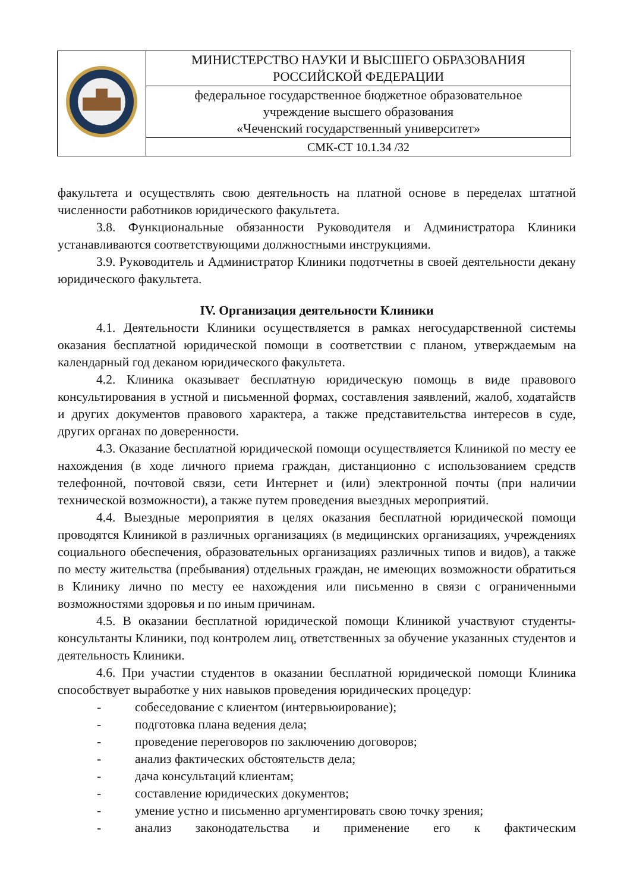| | МИНИСТЕРСТВО НАУКИ И ВЫСШЕГО ОБРАЗОВАНИЯ РОССИЙСКОЙ ФЕДЕРАЦИИ |
| | федеральное государственное бюджетное образовательное учреждение высшего образования «Чеченский государственный университет» |
| | СМК-СТ 10.1.34 /32 |
факультета и осуществлять свою деятельность на платной основе в переделах штатной численности работников юридического факультета.
3.8. Функциональные обязанности Руководителя и Администратора Клиники устанавливаются соответствующими должностными инструкциями.
3.9. Руководитель и Администратор Клиники подотчетны в своей деятельности декану юридического факультета.
IV. Организация деятельности Клиники
4.1. Деятельности Клиники осуществляется в рамках негосударственной системы оказания бесплатной юридической помощи в соответствии с планом, утверждаемым на календарный год деканом юридического факультета.
4.2. Клиника оказывает бесплатную юридическую помощь в виде правового консультирования в устной и письменной формах, составления заявлений, жалоб, ходатайств и других документов правового характера, а также представительства интересов в суде, других органах по доверенности.
4.3. Оказание бесплатной юридической помощи осуществляется Клиникой по месту ее нахождения (в ходе личного приема граждан, дистанционно с использованием средств телефонной, почтовой связи, сети Интернет и (или) электронной почты (при наличии технической возможности), а также путем проведения выездных мероприятий.
4.4. Выездные мероприятия в целях оказания бесплатной юридической помощи проводятся Клиникой в различных организациях (в медицинских организациях, учреждениях социального обеспечения, образовательных организациях различных типов и видов), а также по месту жительства (пребывания) отдельных граждан, не имеющих возможности обратиться в Клинику лично по месту ее нахождения или письменно в связи с ограниченными возможностями здоровья и по иным причинам.
4.5. В оказании бесплатной юридической помощи Клиникой участвуют студенты-консультанты Клиники, под контролем лиц, ответственных за обучение указанных студентов и деятельность Клиники.
4.6. При участии студентов в оказании бесплатной юридической помощи Клиника способствует выработке у них навыков проведения юридических процедур:
- собеседование с клиентом (интервьюирование);
- подготовка плана ведения дела;
- проведение переговоров по заключению договоров;
- анализ фактических обстоятельств дела;
- дача консультаций клиентам;
- составление юридических документов;
- умение устно и письменно аргументировать свою точку зрения;
- анализ законодательства и применение его к фактическим